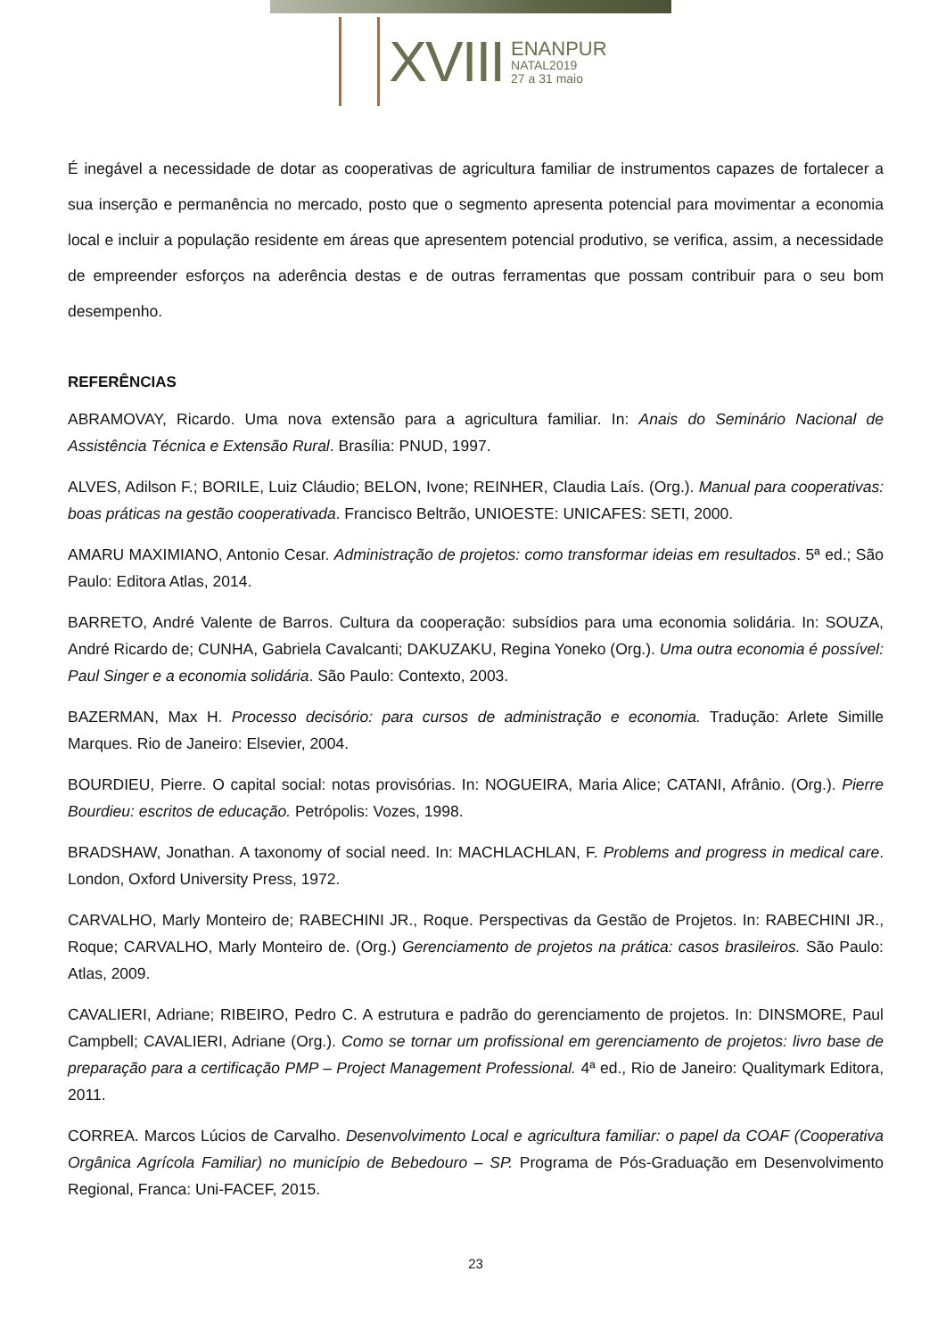XVIII
ENANPUR
NATAL2019
27 a 31 maio
É inegável a necessidade de dotar as cooperativas de agricultura familiar de instrumentos capazes de fortalecer a sua inserção e permanência no mercado, posto que o segmento apresenta potencial para movimentar a economia local e incluir a população residente em áreas que apresentem potencial produtivo, se verifica, assim, a necessidade de empreender esforços na aderência destas e de outras ferramentas que possam contribuir para o seu bom desempenho.
REFERÊNCIAS
ABRAMOVAY, Ricardo. Uma nova extensão para a agricultura familiar. In: Anais do Seminário Nacional de Assistência Técnica e Extensão Rural. Brasília: PNUD, 1997.
ALVES, Adilson F.; BORILE, Luiz Cláudio; BELON, Ivone; REINHER, Claudia Laís. (Org.). Manual para cooperativas: boas práticas na gestão cooperativada. Francisco Beltrão, UNIOESTE: UNICAFES: SETI, 2000.
AMARU MAXIMIANO, Antonio Cesar. Administração de projetos: como transformar ideias em resultados. 5ª ed.; São Paulo: Editora Atlas, 2014.
BARRETO, André Valente de Barros. Cultura da cooperação: subsídios para uma economia solidária. In: SOUZA, André Ricardo de; CUNHA, Gabriela Cavalcanti; DAKUZAKU, Regina Yoneko (Org.). Uma outra economia é possível: Paul Singer e a economia solidária. São Paulo: Contexto, 2003.
BAZERMAN, Max H. Processo decisório: para cursos de administração e economia. Tradução: Arlete Simille Marques. Rio de Janeiro: Elsevier, 2004.
BOURDIEU, Pierre. O capital social: notas provisórias. In: NOGUEIRA, Maria Alice; CATANI, Afrânio. (Org.). Pierre Bourdieu: escritos de educação. Petrópolis: Vozes, 1998.
BRADSHAW, Jonathan. A taxonomy of social need. In: MACHLACHLAN, F. Problems and progress in medical care. London, Oxford University Press, 1972.
CARVALHO, Marly Monteiro de; RABECHINI JR., Roque. Perspectivas da Gestão de Projetos. In: RABECHINI JR., Roque; CARVALHO, Marly Monteiro de. (Org.) Gerenciamento de projetos na prática: casos brasileiros. São Paulo: Atlas, 2009.
CAVALIERI, Adriane; RIBEIRO, Pedro C. A estrutura e padrão do gerenciamento de projetos. In: DINSMORE, Paul Campbell; CAVALIERI, Adriane (Org.). Como se tornar um profissional em gerenciamento de projetos: livro base de preparação para a certificação PMP – Project Management Professional. 4ª ed., Rio de Janeiro: Qualitymark Editora, 2011.
CORREA. Marcos Lúcios de Carvalho. Desenvolvimento Local e agricultura familiar: o papel da COAF (Cooperativa Orgânica Agrícola Familiar) no município de Bebedouro – SP. Programa de Pós-Graduação em Desenvolvimento Regional, Franca: Uni-FACEF, 2015.
23